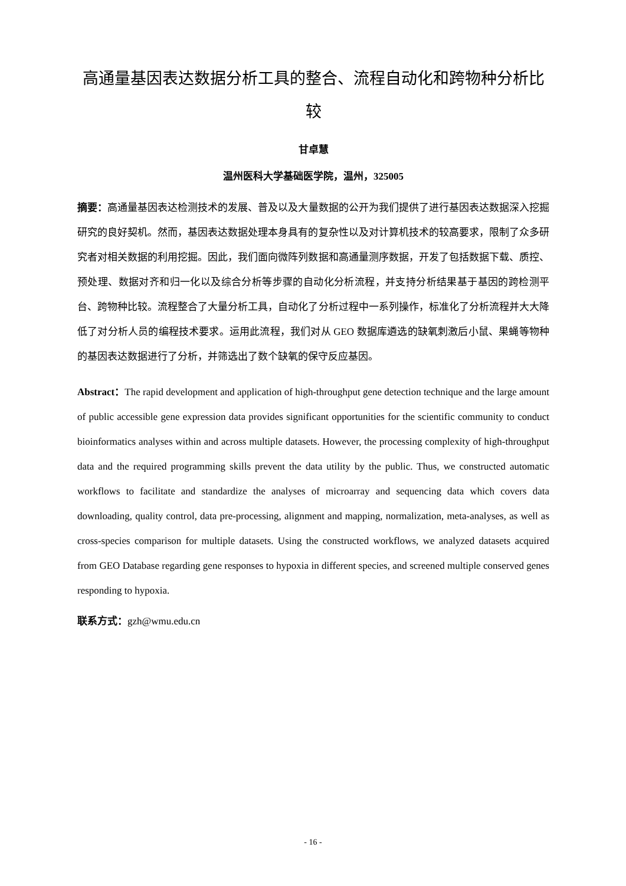高通量基因表达数据分析工具的整合、流程自动化和跨物种分析比较
甘卓慧
温州医科大学基础医学院，温州，325005
摘要：高通量基因表达检测技术的发展、普及以及大量数据的公开为我们提供了进行基因表达数据深入挖掘研究的良好契机。然而，基因表达数据处理本身具有的复杂性以及对计算机技术的较高要求，限制了众多研究者对相关数据的利用挖掘。因此，我们面向微阵列数据和高通量测序数据，开发了包括数据下载、质控、预处理、数据对齐和归一化以及综合分析等步骤的自动化分析流程，并支持分析结果基于基因的跨检测平台、跨物种比较。流程整合了大量分析工具，自动化了分析过程中一系列操作，标准化了分析流程并大大降低了对分析人员的编程技术要求。运用此流程，我们对从 GEO 数据库遴选的缺氧刺激后小鼠、果蝇等物种的基因表达数据进行了分析，并筛选出了数个缺氧的保守反应基因。
Abstract：The rapid development and application of high-throughput gene detection technique and the large amount of public accessible gene expression data provides significant opportunities for the scientific community to conduct bioinformatics analyses within and across multiple datasets. However, the processing complexity of high-throughput data and the required programming skills prevent the data utility by the public. Thus, we constructed automatic workflows to facilitate and standardize the analyses of microarray and sequencing data which covers data downloading, quality control, data pre-processing, alignment and mapping, normalization, meta-analyses, as well as cross-species comparison for multiple datasets. Using the constructed workflows, we analyzed datasets acquired from GEO Database regarding gene responses to hypoxia in different species, and screened multiple conserved genes responding to hypoxia.
联系方式：gzh@wmu.edu.cn
- 16 -